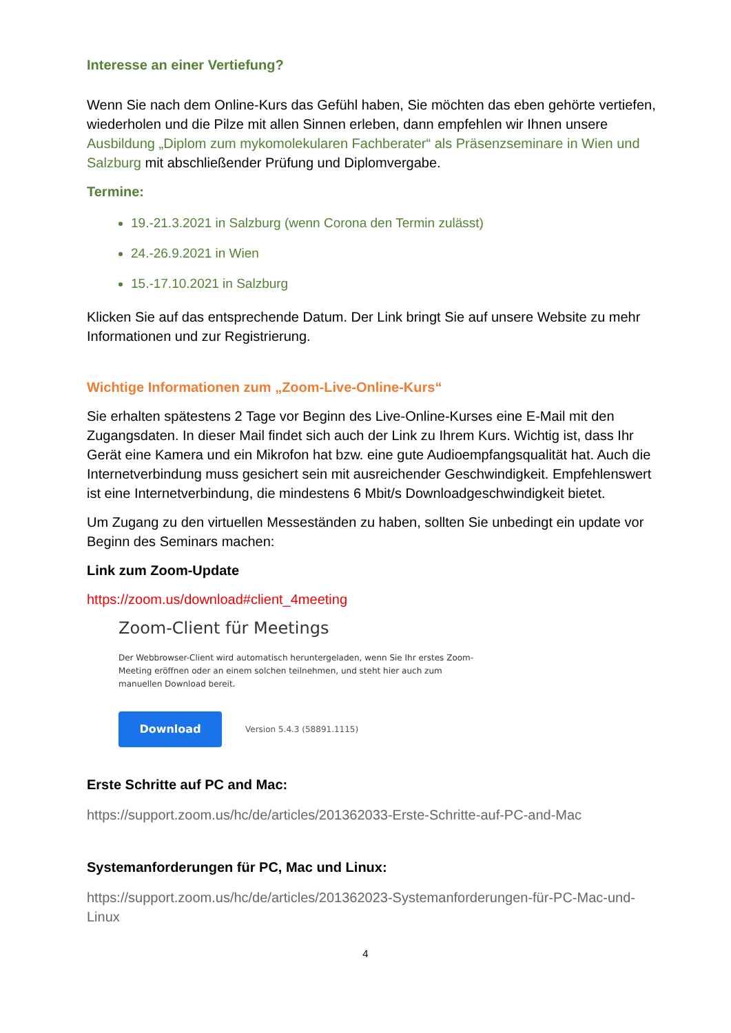Interesse an einer Vertiefung?
Wenn Sie nach dem Online-Kurs das Gefühl haben, Sie möchten das eben gehörte vertiefen, wiederholen und die Pilze mit allen Sinnen erleben, dann empfehlen wir Ihnen unsere Ausbildung „Diplom zum mykomolekularen Fachberater“ als Präsenzseminare in Wien und Salzburg mit abschließender Prüfung und Diplomvergabe.
Termine:
19.-21.3.2021 in Salzburg (wenn Corona den Termin zulässt)
24.-26.9.2021 in Wien
15.-17.10.2021 in Salzburg
Klicken Sie auf das entsprechende Datum. Der Link bringt Sie auf unsere Website zu mehr Informationen und zur Registrierung.
Wichtige Informationen zum „Zoom-Live-Online-Kurs“
Sie erhalten spätestens 2 Tage vor Beginn des Live-Online-Kurses eine E-Mail mit den Zugangsdaten. In dieser Mail findet sich auch der Link zu Ihrem Kurs. Wichtig ist, dass Ihr Gerät eine Kamera und ein Mikrofon hat bzw. eine gute Audioempfangsqualität hat. Auch die Internetverbindung muss gesichert sein mit ausreichender Geschwindigkeit. Empfehlenswert ist eine Internetverbindung, die mindestens 6 Mbit/s Downloadgeschwindigkeit bietet.
Um Zugang zu den virtuellen Messeständen zu haben, sollten Sie unbedingt ein update vor Beginn des Seminars machen:
Link zum Zoom-Update
https://zoom.us/download#client_4meeting
Zoom-Client für Meetings
Der Webbrowser-Client wird automatisch heruntergeladen, wenn Sie Ihr erstes Zoom-Meeting eröffnen oder an einem solchen teilnehmen, und steht hier auch zum manuellen Download bereit.
Download
Version 5.4.3 (58891.1115)
Erste Schritte auf PC and Mac:
https://support.zoom.us/hc/de/articles/201362033-Erste-Schritte-auf-PC-and-Mac
Systemanforderungen für PC, Mac und Linux:
https://support.zoom.us/hc/de/articles/201362023-Systemanforderungen-für-PC-Mac-und-Linux
4